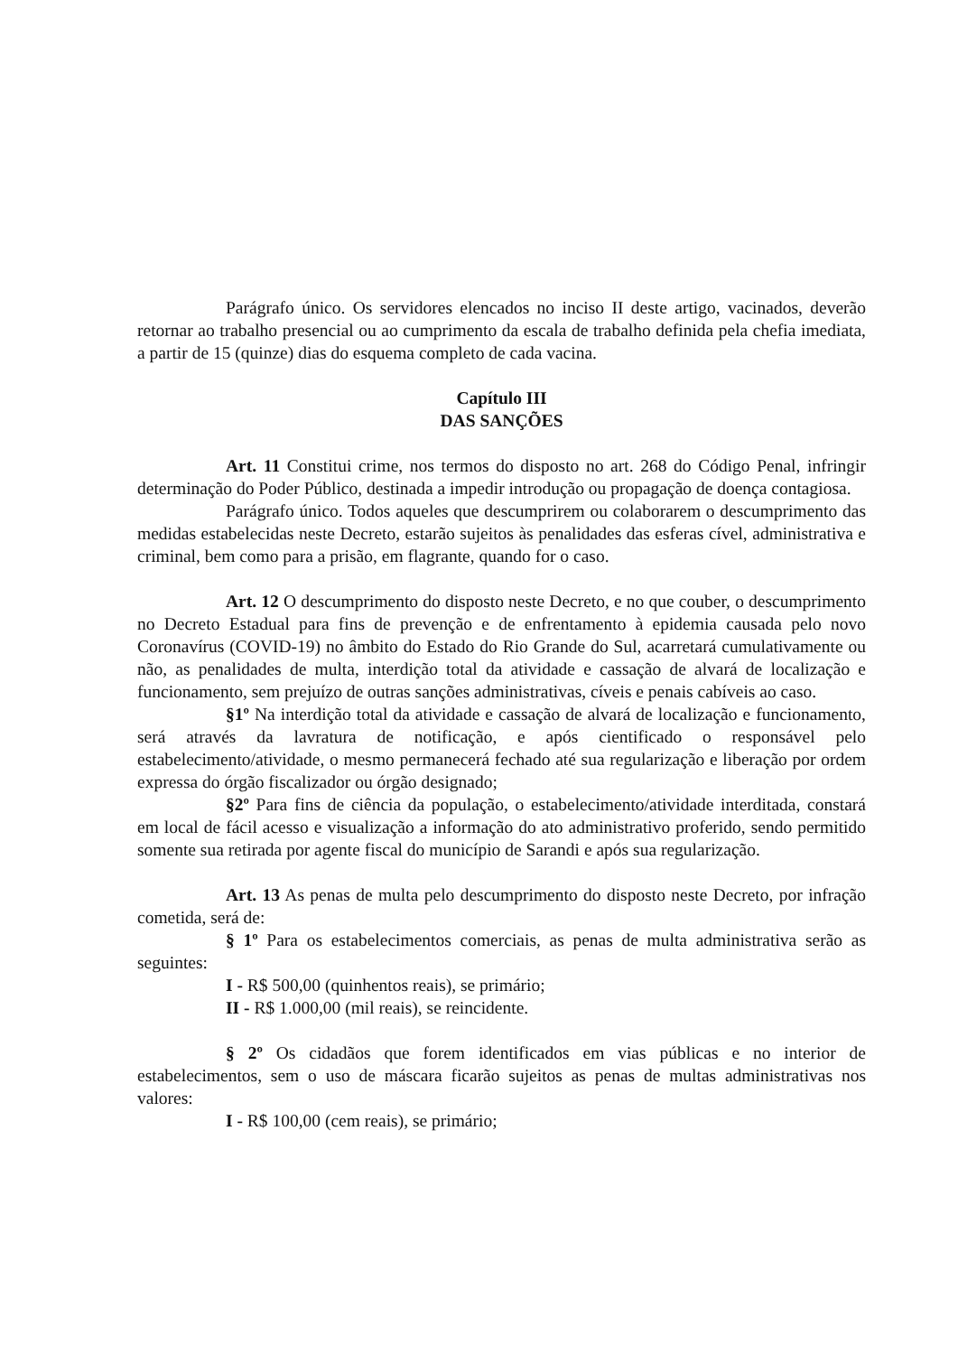Parágrafo único. Os servidores elencados no inciso II deste artigo, vacinados, deverão retornar ao trabalho presencial ou ao cumprimento da escala de trabalho definida pela chefia imediata, a partir de 15 (quinze) dias do esquema completo de cada vacina.
Capítulo III
DAS SANÇÕES
Art. 11 Constitui crime, nos termos do disposto no art. 268 do Código Penal, infringir determinação do Poder Público, destinada a impedir introdução ou propagação de doença contagiosa.
Parágrafo único. Todos aqueles que descumprirem ou colaborarem o descumprimento das medidas estabelecidas neste Decreto, estarão sujeitos às penalidades das esferas cível, administrativa e criminal, bem como para a prisão, em flagrante, quando for o caso.
Art. 12 O descumprimento do disposto neste Decreto, e no que couber, o descumprimento no Decreto Estadual para fins de prevenção e de enfrentamento à epidemia causada pelo novo Coronavírus (COVID-19) no âmbito do Estado do Rio Grande do Sul, acarretará cumulativamente ou não, as penalidades de multa, interdição total da atividade e cassação de alvará de localização e funcionamento, sem prejuízo de outras sanções administrativas, cíveis e penais cabíveis ao caso.
§1º Na interdição total da atividade e cassação de alvará de localização e funcionamento, será através da lavratura de notificação, e após cientificado o responsável pelo estabelecimento/atividade, o mesmo permanecerá fechado até sua regularização e liberação por ordem expressa do órgão fiscalizador ou órgão designado;
§2º Para fins de ciência da população, o estabelecimento/atividade interditada, constará em local de fácil acesso e visualização a informação do ato administrativo proferido, sendo permitido somente sua retirada por agente fiscal do município de Sarandi e após sua regularização.
Art. 13 As penas de multa pelo descumprimento do disposto neste Decreto, por infração cometida, será de:
§ 1º Para os estabelecimentos comerciais, as penas de multa administrativa serão as seguintes:
I - R$ 500,00 (quinhentos reais), se primário;
II - R$ 1.000,00 (mil reais), se reincidente.
§ 2º Os cidadãos que forem identificados em vias públicas e no interior de estabelecimentos, sem o uso de máscara ficarão sujeitos as penas de multas administrativas nos valores:
I - R$ 100,00 (cem reais), se primário;